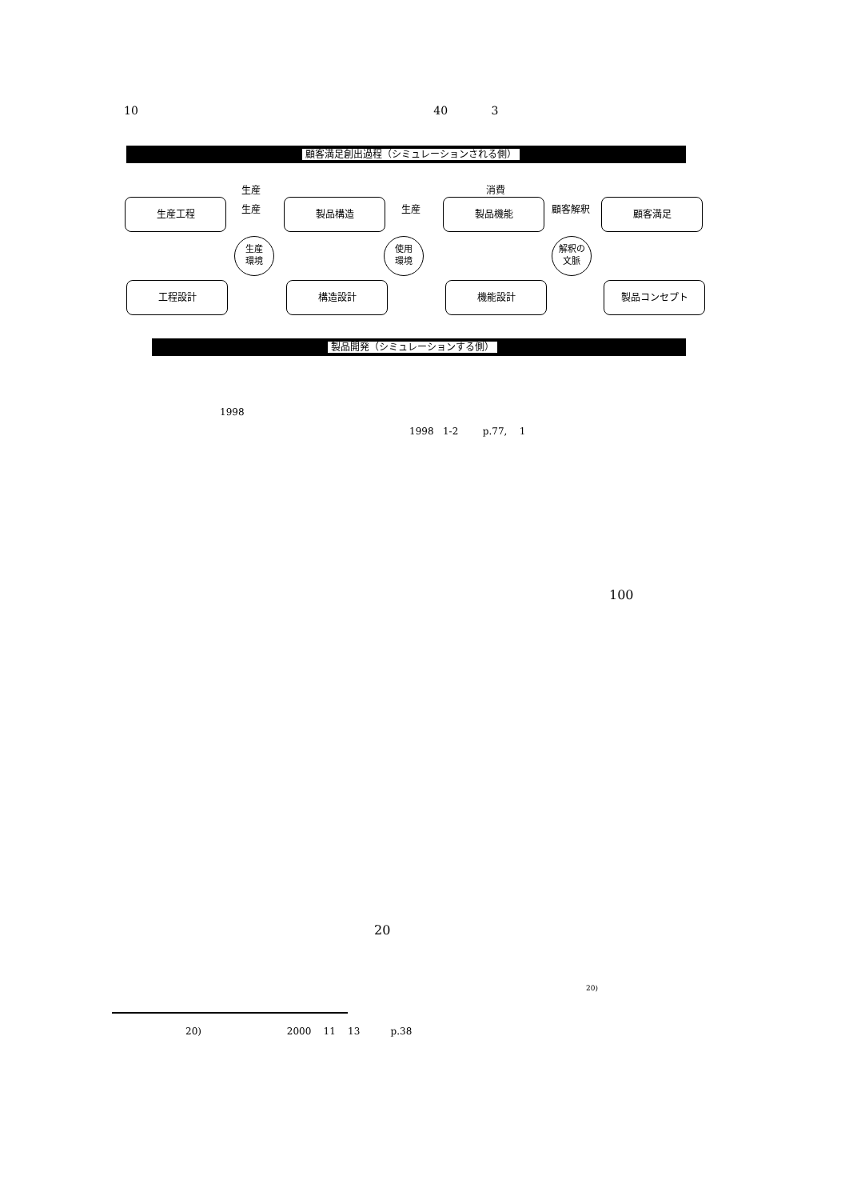10 40 3
顧客満足創出過程（シミュレーションされる側）
生産 消費
生産工程 生産 製品構造 生産 製品機能 顧客解釈 顧客満足
生産
環境
使用
環境
解釈の
文脈
工程設計 構造設計 機能設計 製品コンセプト
製品開発（シミュレーションする側）
1998
1998 1-2 p.77, 1
100
20
20)
20) 2000 11 13 p.38